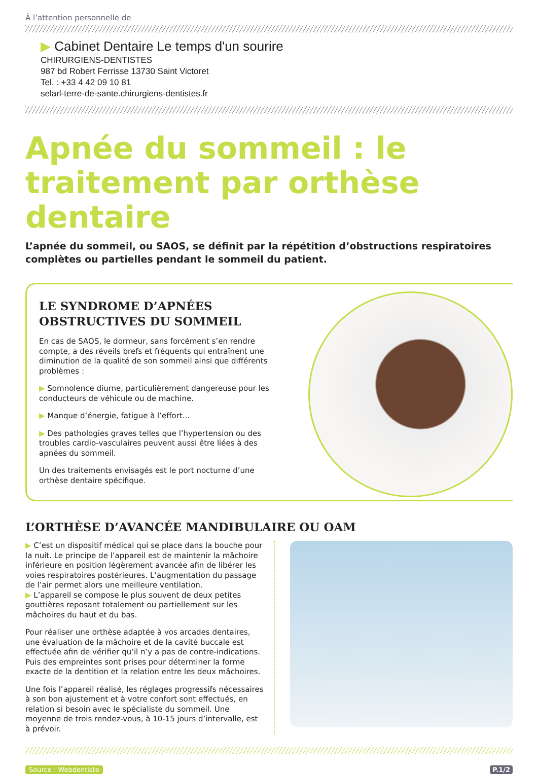À l’attention personnelle de
▶ Cabinet Dentaire Le temps d'un sourire
CHIRURGIENS-DENTISTES
987 bd Robert Ferrisse 13730 Saint Victoret
Tel. : +33 4 42 09 10 81
selarl-terre-de-sante.chirurgiens-dentistes.fr
Apnée du sommeil : le traitement par orthèse dentaire
L’apnée du sommeil, ou SAOS, se définit par la répétition d’obstructions respiratoires complètes ou partielles pendant le sommeil du patient.
LE SYNDROME D’APNÉES OBSTRUCTIVES DU SOMMEIL
En cas de SAOS, le dormeur, sans forcément s’en rendre compte, a des réveils brefs et fréquents qui entraînent une diminution de la qualité de son sommeil ainsi que différents problèmes :
▶ Somnolence diurne, particulièrement dangereuse pour les conducteurs de véhicule ou de machine.
▶ Manque d’énergie, fatigue à l’effort...
▶ Des pathologies graves telles que l’hypertension ou des troubles cardio-vasculaires peuvent aussi être liées à des apnées du sommeil.
Un des traitements envisagés est le port nocturne d’une orthèse dentaire spécifique.
L’ORTHÈSE D’AVANCÉE MANDIBULAIRE OU OAM
▶ C’est un dispositif médical qui se place dans la bouche pour la nuit. Le principe de l’appareil est de maintenir la mâchoire inférieure en position légèrement avancée afin de libérer les voies respiratoires postérieures. L’augmentation du passage de l’air permet alors une meilleure ventilation.
▶ L’appareil se compose le plus souvent de deux petites gouttières reposant totalement ou partiellement sur les mâchoires du haut et du bas.
Pour réaliser une orthèse adaptée à vos arcades dentaires, une évaluation de la mâchoire et de la cavité buccale est effectuée afin de vérifier qu’il n’y a pas de contre-indications. Puis des empreintes sont prises pour déterminer la forme exacte de la dentition et la relation entre les deux mâchoires.
Une fois l’appareil réalisé, les réglages progressifs nécessaires à son bon ajustement et à votre confort sont effectués, en relation si besoin avec le spécialiste du sommeil. Une moyenne de trois rendez-vous, à 10-15 jours d’intervalle, est à prévoir.
Source : Webdentiste P.1/2